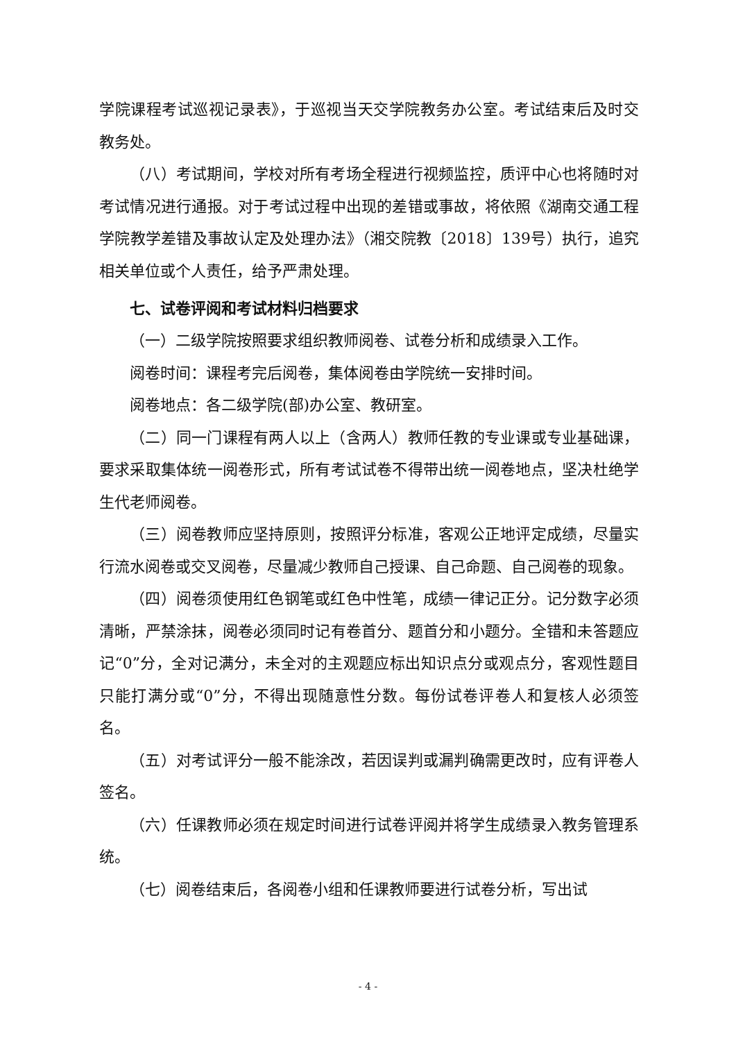学院课程考试巡视记录表》，于巡视当天交学院教务办公室。考试结束后及时交教务处。
（八）考试期间，学校对所有考场全程进行视频监控，质评中心也将随时对考试情况进行通报。对于考试过程中出现的差错或事故，将依照《湖南交通工程学院教学差错及事故认定及处理办法》（湘交院教〔2018〕139号）执行，追究相关单位或个人责任，给予严肃处理。
七、试卷评阅和考试材料归档要求
（一）二级学院按照要求组织教师阅卷、试卷分析和成绩录入工作。
阅卷时间：课程考完后阅卷，集体阅卷由学院统一安排时间。
阅卷地点：各二级学院(部)办公室、教研室。
（二）同一门课程有两人以上（含两人）教师任教的专业课或专业基础课，要求采取集体统一阅卷形式，所有考试试卷不得带出统一阅卷地点，坚决杜绝学生代老师阅卷。
（三）阅卷教师应坚持原则，按照评分标准，客观公正地评定成绩，尽量实行流水阅卷或交叉阅卷，尽量减少教师自己授课、自己命题、自己阅卷的现象。
（四）阅卷须使用红色钢笔或红色中性笔，成绩一律记正分。记分数字必须清晰，严禁涂抹，阅卷必须同时记有卷首分、题首分和小题分。全错和未答题应记“0”分，全对记满分，未全对的主观题应标出知识点分或观点分，客观性题目只能打满分或“0”分，不得出现随意性分数。每份试卷评卷人和复核人必须签名。
（五）对考试评分一般不能涂改，若因误判或漏判确需更改时，应有评卷人签名。
（六）任课教师必须在规定时间进行试卷评阅并将学生成绩录入教务管理系统。
（七）阅卷结束后，各阅卷小组和任课教师要进行试卷分析，写出试
- 4 -